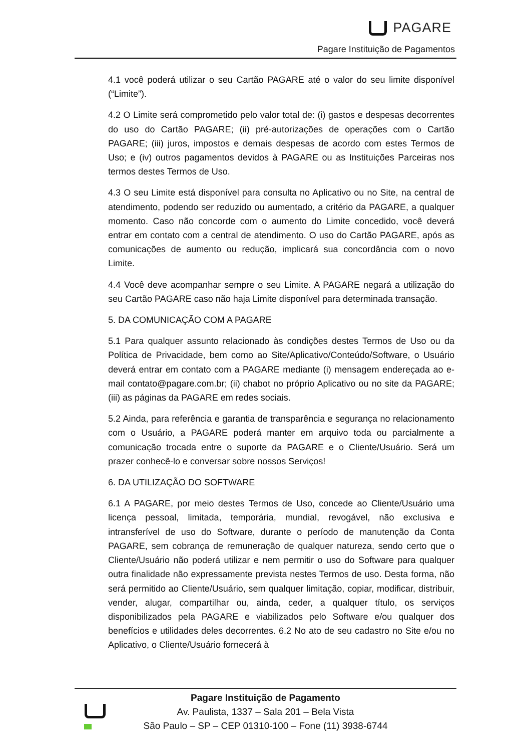PAGARE
Pagare Instituição de Pagamentos
4.1 você poderá utilizar o seu Cartão PAGARE até o valor do seu limite disponível (“Limite”).
4.2 O Limite será comprometido pelo valor total de: (i) gastos e despesas decorrentes do uso do Cartão PAGARE; (ii) pré-autorizações de operações com o Cartão PAGARE; (iii) juros, impostos e demais despesas de acordo com estes Termos de Uso; e (iv) outros pagamentos devidos à PAGARE ou as Instituições Parceiras nos termos destes Termos de Uso.
4.3 O seu Limite está disponível para consulta no Aplicativo ou no Site, na central de atendimento, podendo ser reduzido ou aumentado, a critério da PAGARE, a qualquer momento. Caso não concorde com o aumento do Limite concedido, você deverá entrar em contato com a central de atendimento. O uso do Cartão PAGARE, após as comunicações de aumento ou redução, implicará sua concordância com o novo Limite.
4.4 Você deve acompanhar sempre o seu Limite. A PAGARE negará a utilização do seu Cartão PAGARE caso não haja Limite disponível para determinada transação.
5. DA COMUNICAÇÃO COM A PAGARE
5.1 Para qualquer assunto relacionado às condições destes Termos de Uso ou da Política de Privacidade, bem como ao Site/Aplicativo/Conteúdo/Software, o Usuário deverá entrar em contato com a PAGARE mediante (i) mensagem endereçada ao e-mail contato@pagare.com.br; (ii) chabot no próprio Aplicativo ou no site da PAGARE; (iii) as páginas da PAGARE em redes sociais.
5.2 Ainda, para referência e garantia de transparência e segurança no relacionamento com o Usuário, a PAGARE poderá manter em arquivo toda ou parcialmente a comunicação trocada entre o suporte da PAGARE e o Cliente/Usuário. Será um prazer conhecê-lo e conversar sobre nossos Serviços!
6. DA UTILIZAÇÃO DO SOFTWARE
6.1 A PAGARE, por meio destes Termos de Uso, concede ao Cliente/Usuário uma licença pessoal, limitada, temporária, mundial, revogável, não exclusiva e intransferível de uso do Software, durante o período de manutenção da Conta PAGARE, sem cobrança de remuneração de qualquer natureza, sendo certo que o Cliente/Usuário não poderá utilizar e nem permitir o uso do Software para qualquer outra finalidade não expressamente prevista nestes Termos de uso. Desta forma, não será permitido ao Cliente/Usuário, sem qualquer limitação, copiar, modificar, distribuir, vender, alugar, compartilhar ou, ainda, ceder, a qualquer título, os serviços disponibilizados pela PAGARE e viabilizados pelo Software e/ou qualquer dos benefícios e utilidades deles decorrentes. 6.2 No ato de seu cadastro no Site e/ou no Aplicativo, o Cliente/Usuário fornecerá à
Pagare Instituição de Pagamento
Av. Paulista, 1337 – Sala 201 – Bela Vista
São Paulo – SP – CEP 01310-100 – Fone (11) 3938-6744